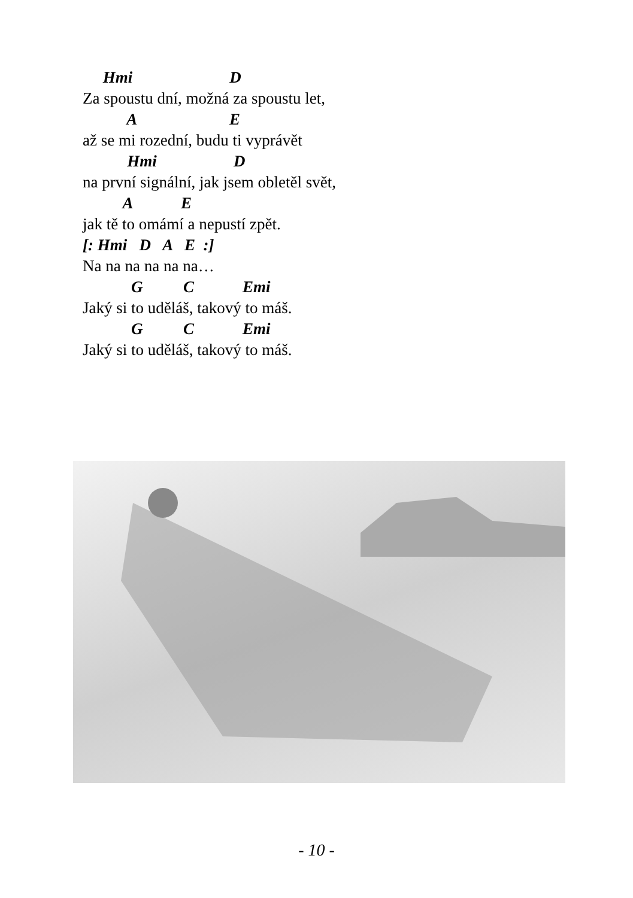Hmi D
Za spoustu dní, možná za spoustu let,
A E
až se mi rozední, budu ti vyprávět
Hmi D
na první signální, jak jsem obletěl svět,
A E
jak tě to omámí a nepustí zpět.
[: Hmi D A E :]
Na na na na na na…
G C Emi
Jaký si to uděláš, takový to máš.
G C Emi
Jaký si to uděláš, takový to máš.
- 10 -